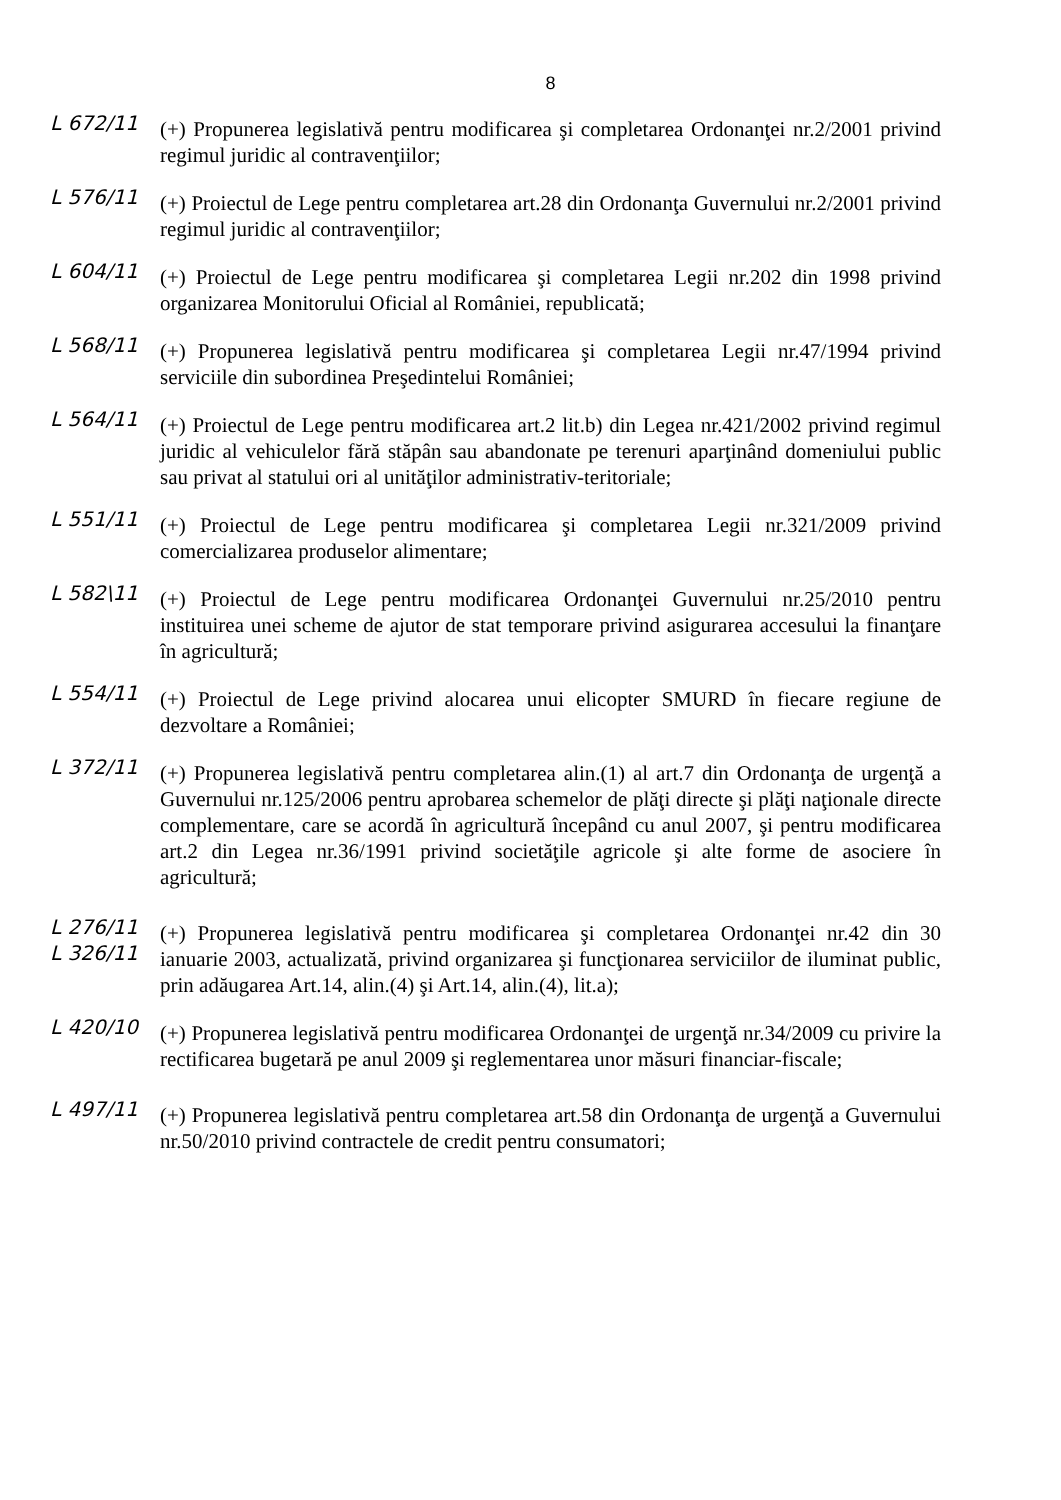8
L 672/11
(+) Propunerea legislativă pentru modificarea şi completarea Ordonanţei nr.2/2001 privind regimul juridic al contravenţiilor;
L 576/11
(+) Proiectul de Lege pentru completarea art.28 din Ordonanţa Guvernului nr.2/2001 privind regimul juridic al contravenţiilor;
L 604/11
(+) Proiectul de Lege pentru modificarea şi completarea Legii nr.202 din 1998 privind organizarea Monitorului Oficial al României, republicată;
L 568/11
(+) Propunerea legislativă pentru modificarea şi completarea Legii nr.47/1994 privind serviciile din subordinea Preşedintelui României;
L 564/11
(+) Proiectul de Lege pentru modificarea art.2 lit.b) din Legea nr.421/2002 privind regimul juridic al vehiculelor fără stăpân sau abandonate pe terenuri aparţinând domeniului public sau privat al statului ori al unităţilor administrativ-teritoriale;
L 551/11
(+) Proiectul de Lege pentru modificarea şi completarea Legii nr.321/2009 privind comercializarea produselor alimentare;
L 582\11
(+) Proiectul de Lege pentru modificarea Ordonanţei Guvernului nr.25/2010 pentru instituirea unei scheme de ajutor de stat temporare privind asigurarea accesului la finanţare în agricultură;
L 554/11
(+) Proiectul de Lege privind alocarea unui elicopter SMURD în fiecare regiune de dezvoltare a României;
L 372/11
(+) Propunerea legislativă pentru completarea alin.(1) al art.7 din Ordonanţa de urgenţă a Guvernului nr.125/2006 pentru aprobarea schemelor de plăţi directe şi plăţi naţionale directe complementare, care se acordă în agricultură începând cu anul 2007, şi pentru modificarea art.2 din Legea nr.36/1991 privind societăţile agricole şi alte forme de asociere în agricultură;
L 276/11
L 326/11
(+) Propunerea legislativă pentru modificarea şi completarea Ordonanţei nr.42 din 30 ianuarie 2003, actualizată, privind organizarea şi funcţionarea serviciilor de iluminat public, prin adăugarea Art.14, alin.(4) şi Art.14, alin.(4), lit.a);
L 420/10
(+) Propunerea legislativă pentru modificarea Ordonanţei de urgenţă nr.34/2009 cu privire la rectificarea bugetară pe anul 2009 şi reglementarea unor măsuri financiar-fiscale;
L 497/11
(+) Propunerea legislativă pentru completarea art.58 din Ordonanţa de urgenţă a Guvernului nr.50/2010 privind contractele de credit pentru consumatori;